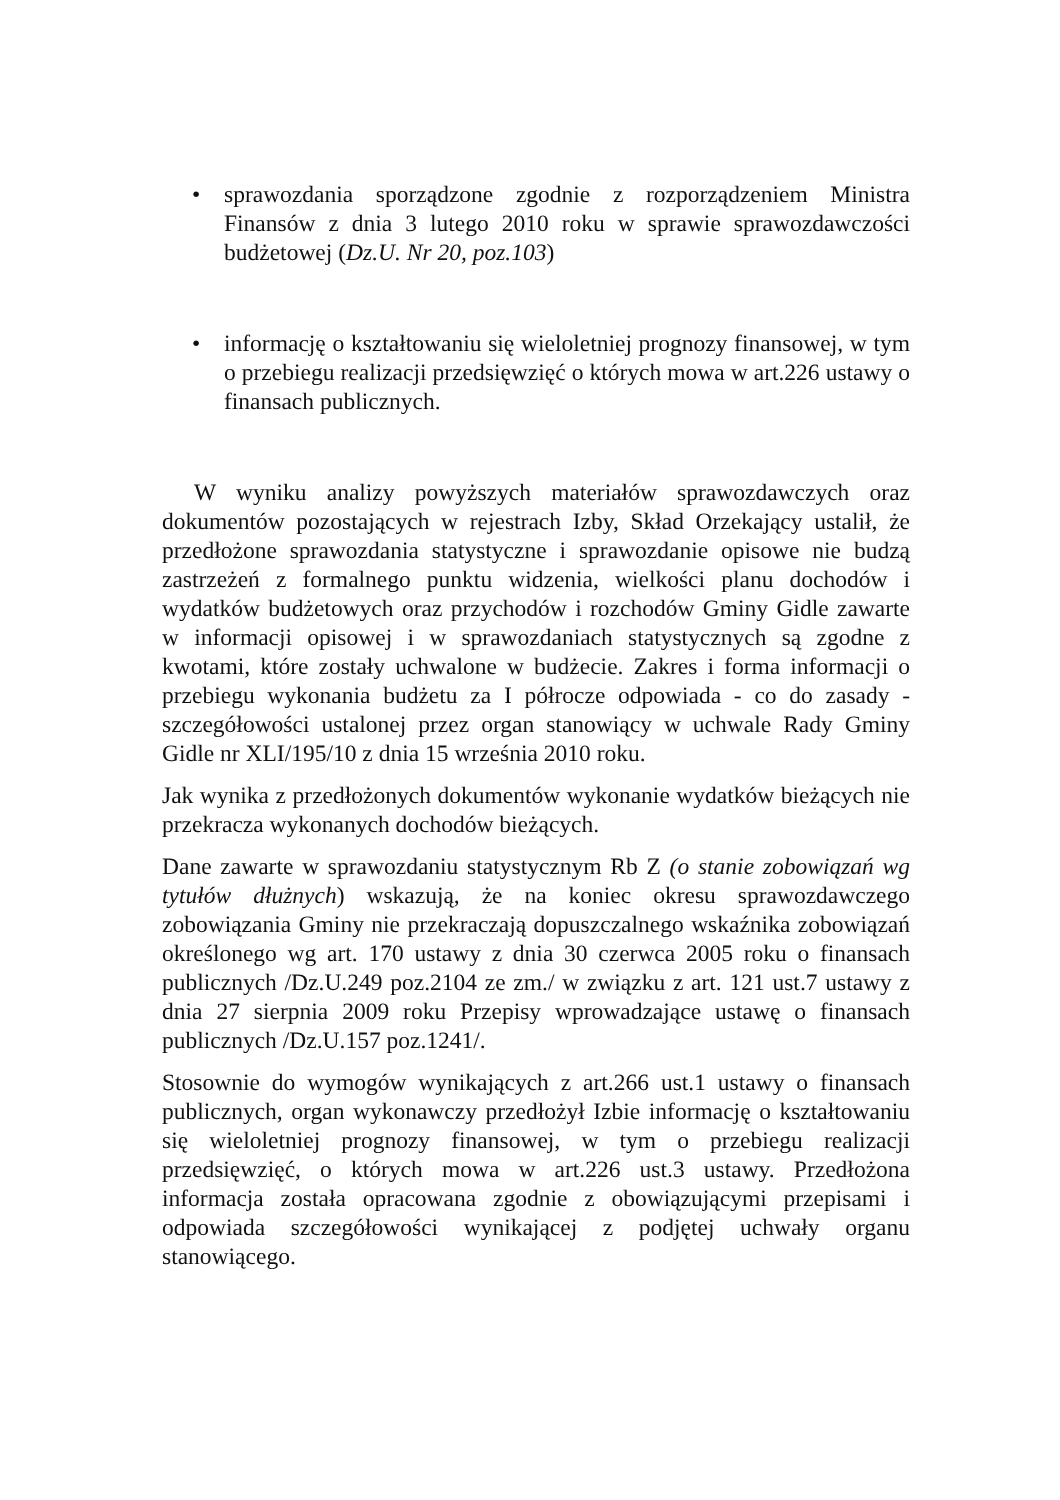• sprawozdania sporządzone zgodnie z rozporządzeniem Ministra Finansów z dnia 3 lutego 2010 roku w sprawie sprawozdawczości budżetowej (Dz.U. Nr 20, poz.103)
• informację o kształtowaniu się wieloletniej prognozy finansowej, w tym o przebiegu realizacji przedsięwzięć o których mowa w art.226 ustawy o finansach publicznych.
W wyniku analizy powyższych materiałów sprawozdawczych oraz dokumentów pozostających w rejestrach Izby, Skład Orzekający ustalił, że przedłożone sprawozdania statystyczne i sprawozdanie opisowe nie budzą zastrzeżeń z formalnego punktu widzenia, wielkości planu dochodów i wydatków budżetowych oraz przychodów i rozchodów Gminy Gidle zawarte w informacji opisowej i w sprawozdaniach statystycznych są zgodne z kwotami, które zostały uchwalone w budżecie. Zakres i forma informacji o przebiegu wykonania budżetu za I półrocze odpowiada - co do zasady - szczegółowości ustalonej przez organ stanowiący w uchwale Rady Gminy Gidle nr XLI/195/10 z dnia 15 września 2010 roku.
Jak wynika z przedłożonych dokumentów wykonanie wydatków bieżących nie przekracza wykonanych dochodów bieżących.
Dane zawarte w sprawozdaniu statystycznym Rb Z (o stanie zobowiązań wg tytułów dłużnych) wskazują, że na koniec okresu sprawozdawczego zobowiązania Gminy nie przekraczają dopuszczalnego wskaźnika zobowiązań określonego wg art. 170 ustawy z dnia 30 czerwca 2005 roku o finansach publicznych /Dz.U.249 poz.2104 ze zm./ w związku z art. 121 ust.7 ustawy z dnia 27 sierpnia 2009 roku Przepisy wprowadzające ustawę o finansach publicznych /Dz.U.157 poz.1241/.
Stosownie do wymogów wynikających z art.266 ust.1 ustawy o finansach publicznych, organ wykonawczy przedłożył Izbie informację o kształtowaniu się wieloletniej prognozy finansowej, w tym o przebiegu realizacji przedsięwzięć, o których mowa w art.226 ust.3 ustawy. Przedłożona informacja została opracowana zgodnie z obowiązującymi przepisami i odpowiada szczegółowości wynikającej z podjętej uchwały organu stanowiącego.